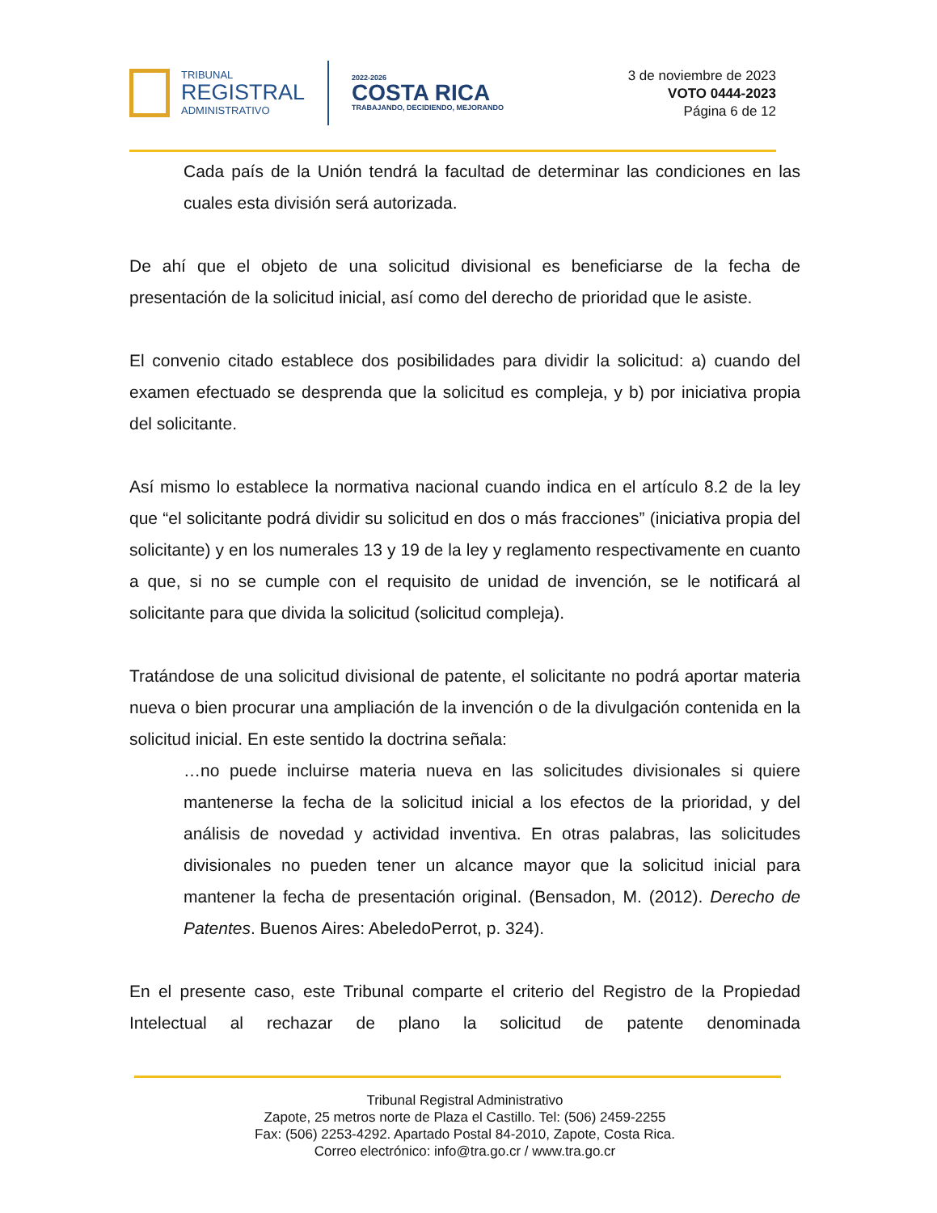TRIBUNAL
REGISTRAL
ADMINISTRATIVO
2022-2026
COSTA RICA
TRABAJANDO, DECIDIENDO, MEJORANDO
3 de noviembre de 2023
VOTO 0444-2023
Página 6 de 12
Cada país de la Unión tendrá la facultad de determinar las condiciones en las cuales esta división será autorizada.
De ahí que el objeto de una solicitud divisional es beneficiarse de la fecha de presentación de la solicitud inicial, así como del derecho de prioridad que le asiste.
El convenio citado establece dos posibilidades para dividir la solicitud: a) cuando del examen efectuado se desprenda que la solicitud es compleja, y b) por iniciativa propia del solicitante.
Así mismo lo establece la normativa nacional cuando indica en el artículo 8.2 de la ley que “el solicitante podrá dividir su solicitud en dos o más fracciones” (iniciativa propia del solicitante) y en los numerales 13 y 19 de la ley y reglamento respectivamente en cuanto a que, si no se cumple con el requisito de unidad de invención, se le notificará al solicitante para que divida la solicitud (solicitud compleja).
Tratándose de una solicitud divisional de patente, el solicitante no podrá aportar materia nueva o bien procurar una ampliación de la invención o de la divulgación contenida en la solicitud inicial. En este sentido la doctrina señala:
…no puede incluirse materia nueva en las solicitudes divisionales si quiere mantenerse la fecha de la solicitud inicial a los efectos de la prioridad, y del análisis de novedad y actividad inventiva. En otras palabras, las solicitudes divisionales no pueden tener un alcance mayor que la solicitud inicial para mantener la fecha de presentación original. (Bensadon, M. (2012). Derecho de Patentes. Buenos Aires: AbeledoPerrot, p. 324).
En el presente caso, este Tribunal comparte el criterio del Registro de la Propiedad Intelectual al rechazar de plano la solicitud de patente denominada
Tribunal Registral Administrativo
Zapote, 25 metros norte de Plaza el Castillo. Tel: (506) 2459-2255
Fax: (506) 2253-4292. Apartado Postal 84-2010, Zapote, Costa Rica.
Correo electrónico: info@tra.go.cr / www.tra.go.cr